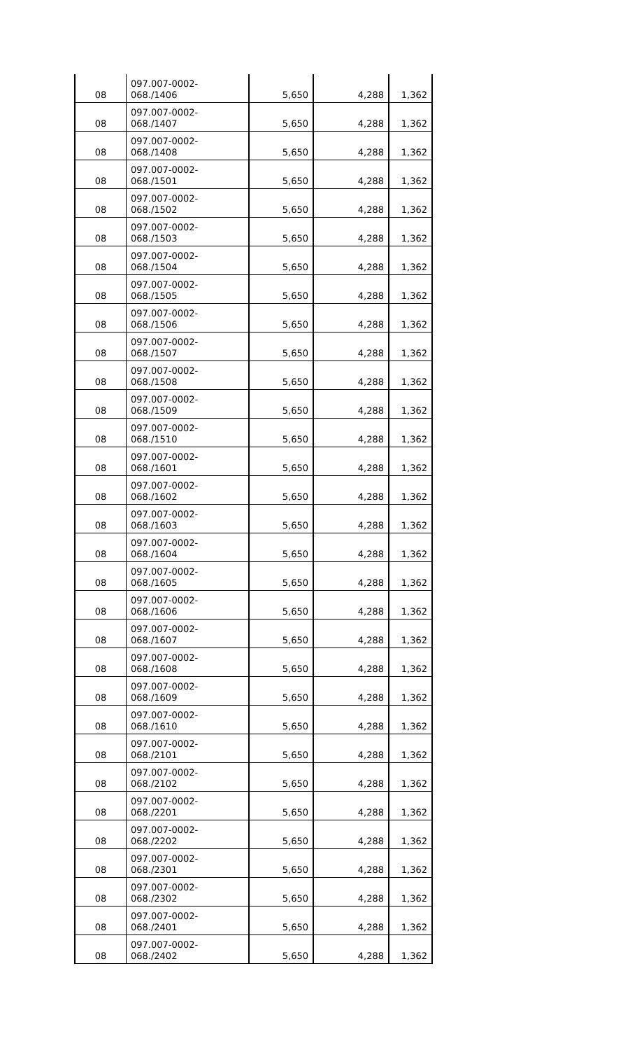| 08 | 097.007-0002- 068./1406 | 5,650 | 4,288 | 1,362 |
| 08 | 097.007-0002- 068./1407 | 5,650 | 4,288 | 1,362 |
| 08 | 097.007-0002- 068./1408 | 5,650 | 4,288 | 1,362 |
| 08 | 097.007-0002- 068./1501 | 5,650 | 4,288 | 1,362 |
| 08 | 097.007-0002- 068./1502 | 5,650 | 4,288 | 1,362 |
| 08 | 097.007-0002- 068./1503 | 5,650 | 4,288 | 1,362 |
| 08 | 097.007-0002- 068./1504 | 5,650 | 4,288 | 1,362 |
| 08 | 097.007-0002- 068./1505 | 5,650 | 4,288 | 1,362 |
| 08 | 097.007-0002- 068./1506 | 5,650 | 4,288 | 1,362 |
| 08 | 097.007-0002- 068./1507 | 5,650 | 4,288 | 1,362 |
| 08 | 097.007-0002- 068./1508 | 5,650 | 4,288 | 1,362 |
| 08 | 097.007-0002- 068./1509 | 5,650 | 4,288 | 1,362 |
| 08 | 097.007-0002- 068./1510 | 5,650 | 4,288 | 1,362 |
| 08 | 097.007-0002- 068./1601 | 5,650 | 4,288 | 1,362 |
| 08 | 097.007-0002- 068./1602 | 5,650 | 4,288 | 1,362 |
| 08 | 097.007-0002- 068./1603 | 5,650 | 4,288 | 1,362 |
| 08 | 097.007-0002- 068./1604 | 5,650 | 4,288 | 1,362 |
| 08 | 097.007-0002- 068./1605 | 5,650 | 4,288 | 1,362 |
| 08 | 097.007-0002- 068./1606 | 5,650 | 4,288 | 1,362 |
| 08 | 097.007-0002- 068./1607 | 5,650 | 4,288 | 1,362 |
| 08 | 097.007-0002- 068./1608 | 5,650 | 4,288 | 1,362 |
| 08 | 097.007-0002- 068./1609 | 5,650 | 4,288 | 1,362 |
| 08 | 097.007-0002- 068./1610 | 5,650 | 4,288 | 1,362 |
| 08 | 097.007-0002- 068./2101 | 5,650 | 4,288 | 1,362 |
| 08 | 097.007-0002- 068./2102 | 5,650 | 4,288 | 1,362 |
| 08 | 097.007-0002- 068./2201 | 5,650 | 4,288 | 1,362 |
| 08 | 097.007-0002- 068./2202 | 5,650 | 4,288 | 1,362 |
| 08 | 097.007-0002- 068./2301 | 5,650 | 4,288 | 1,362 |
| 08 | 097.007-0002- 068./2302 | 5,650 | 4,288 | 1,362 |
| 08 | 097.007-0002- 068./2401 | 5,650 | 4,288 | 1,362 |
| 08 | 097.007-0002- 068./2402 | 5,650 | 4,288 | 1,362 |